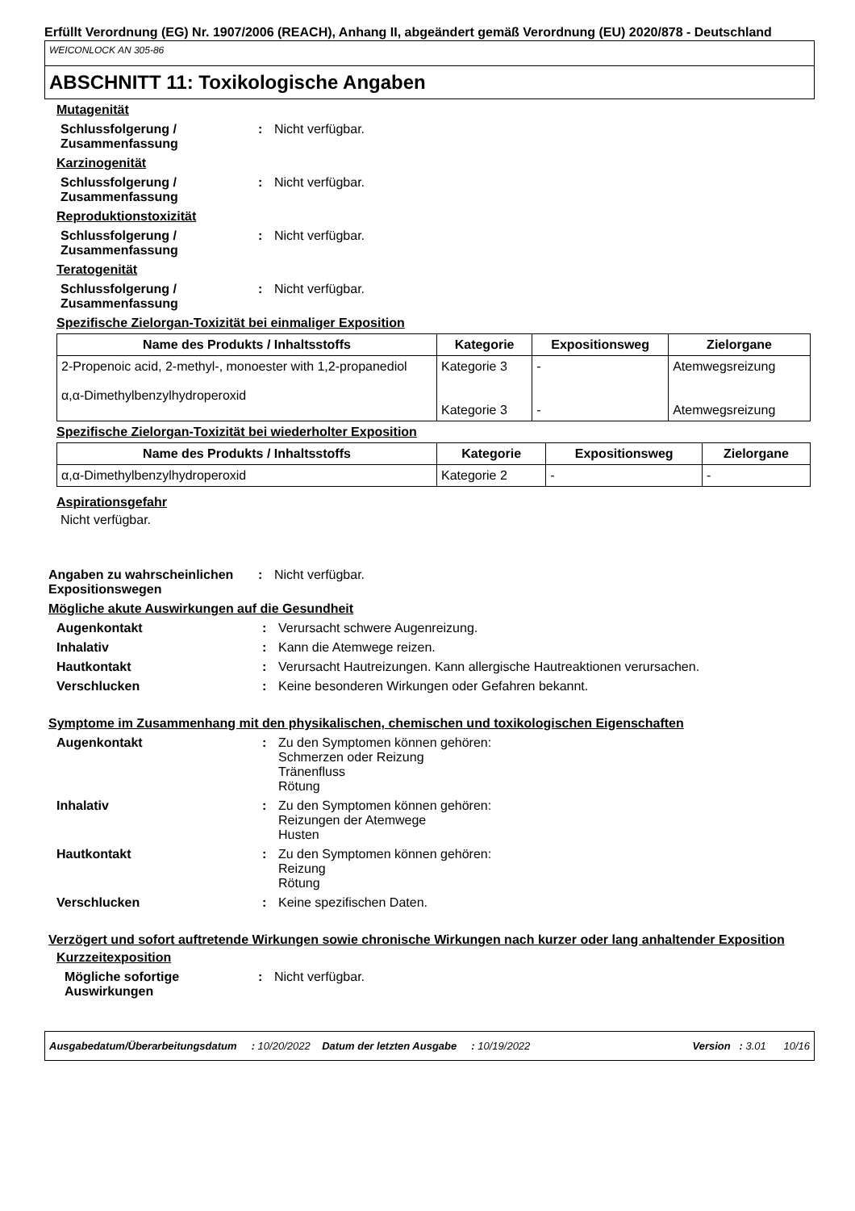Erfüllt Verordnung (EG) Nr. 1907/2006 (REACH), Anhang II, abgeändert gemäß Verordnung (EU) 2020/878 - Deutschland
WEICONLOCK AN 305-86
ABSCHNITT 11: Toxikologische Angaben
Mutagenität
Schlussfolgerung / Zusammenfassung
: Nicht verfügbar.
Karzinogenität
Schlussfolgerung / Zusammenfassung
: Nicht verfügbar.
Reproduktionstoxizität
Schlussfolgerung / Zusammenfassung
: Nicht verfügbar.
Teratogenität
Schlussfolgerung / Zusammenfassung
: Nicht verfügbar.
Spezifische Zielorgan-Toxizität bei einmaliger Exposition
| Name des Produkts / Inhaltsstoffs | Kategorie | Expositionsweg | Zielorgane |
| --- | --- | --- | --- |
| 2-Propenoic acid, 2-methyl-, monoester with 1,2-propanediol α,α-Dimethylbenzylhydroperoxid | Kategorie 3 Kategorie 3 | - - | Atemwegsreizung Atemwegsreizung |
Spezifische Zielorgan-Toxizität bei wiederholter Exposition
| Name des Produkts / Inhaltsstoffs | Kategorie | Expositionsweg | Zielorgane |
| --- | --- | --- | --- |
| α,α-Dimethylbenzylhydroperoxid | Kategorie 2 | - | - |
Aspirationsgefahr
Nicht verfügbar.
Angaben zu wahrscheinlichen Expositionswegen
: Nicht verfügbar.
Mögliche akute Auswirkungen auf die Gesundheit
Augenkontakt : Verursacht schwere Augenreizung.
Inhalativ : Kann die Atemwege reizen.
Hautkontakt : Verursacht Hautreizungen. Kann allergische Hautreaktionen verursachen.
Verschlucken : Keine besonderen Wirkungen oder Gefahren bekannt.
Symptome im Zusammenhang mit den physikalischen, chemischen und toxikologischen Eigenschaften
Augenkontakt : Zu den Symptomen können gehören:
Schmerzen oder Reizung
Tränenfluss
Rötung
Inhalativ : Zu den Symptomen können gehören:
Reizungen der Atemwege
Husten
Hautkontakt : Zu den Symptomen können gehören:
Reizung
Rötung
Verschlucken : Keine spezifischen Daten.
Verzögert und sofort auftretende Wirkungen sowie chronische Wirkungen nach kurzer oder lang anhaltender Exposition
Kurzzeitexposition
Mögliche sofortige Auswirkungen
: Nicht verfügbar.
Ausgabedatum/Überarbeitungsdatum : 10/20/2022 Datum der letzten Ausgabe : 10/19/2022 Version : 3.01 10/16